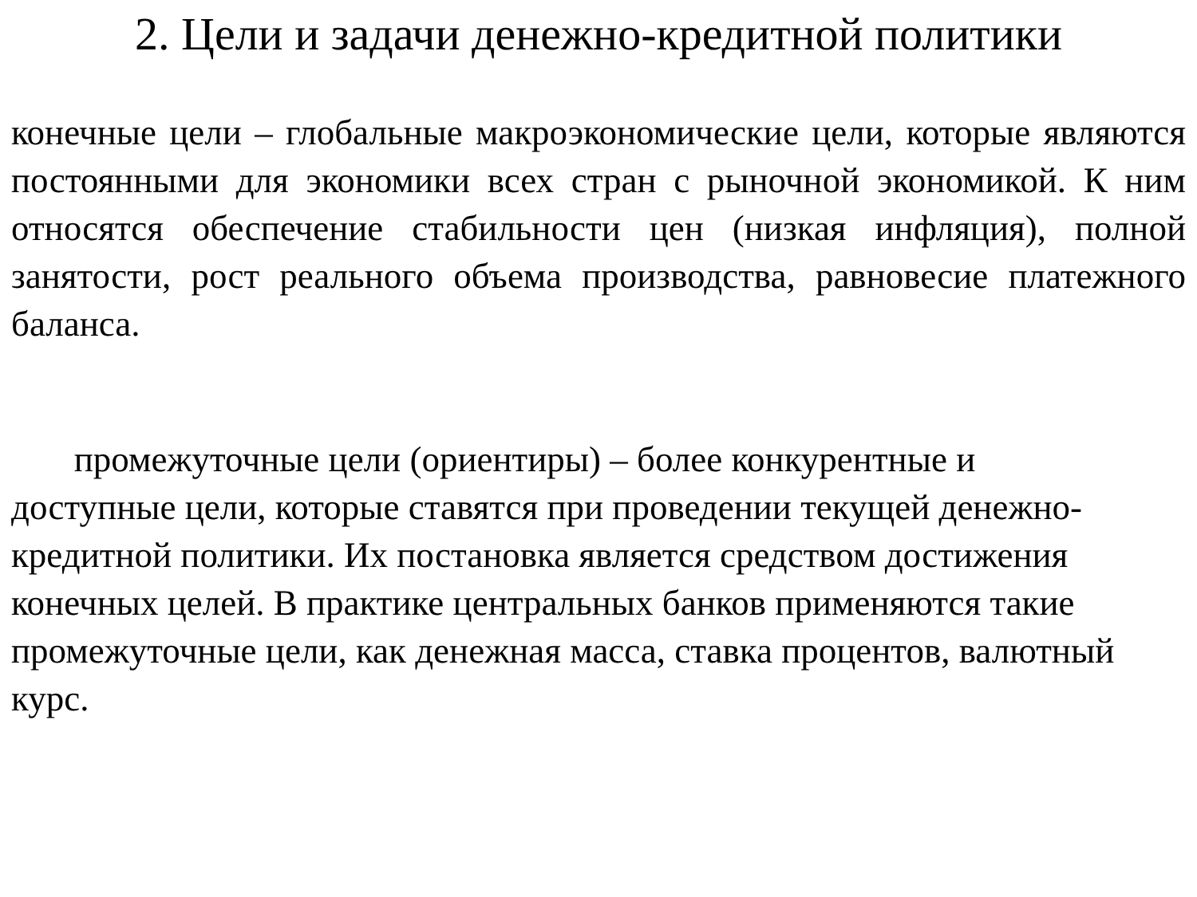2. Цели и задачи денежно-кредитной политики
конечные цели – глобальные макроэкономические цели, которые являются постоянными для экономики всех стран с рыночной экономикой. К ним относятся обеспечение стабильности цен (низкая инфляция), полной занятости, рост реального объема производства, равновесие платежного баланса.
промежуточные цели (ориентиры) – более конкурентные и доступные цели, которые ставятся при проведении текущей денежно-кредитной политики. Их постановка является средством достижения конечных целей. В практике центральных банков применяются такие промежуточные цели, как денежная масса, ставка процентов, валютный курс.